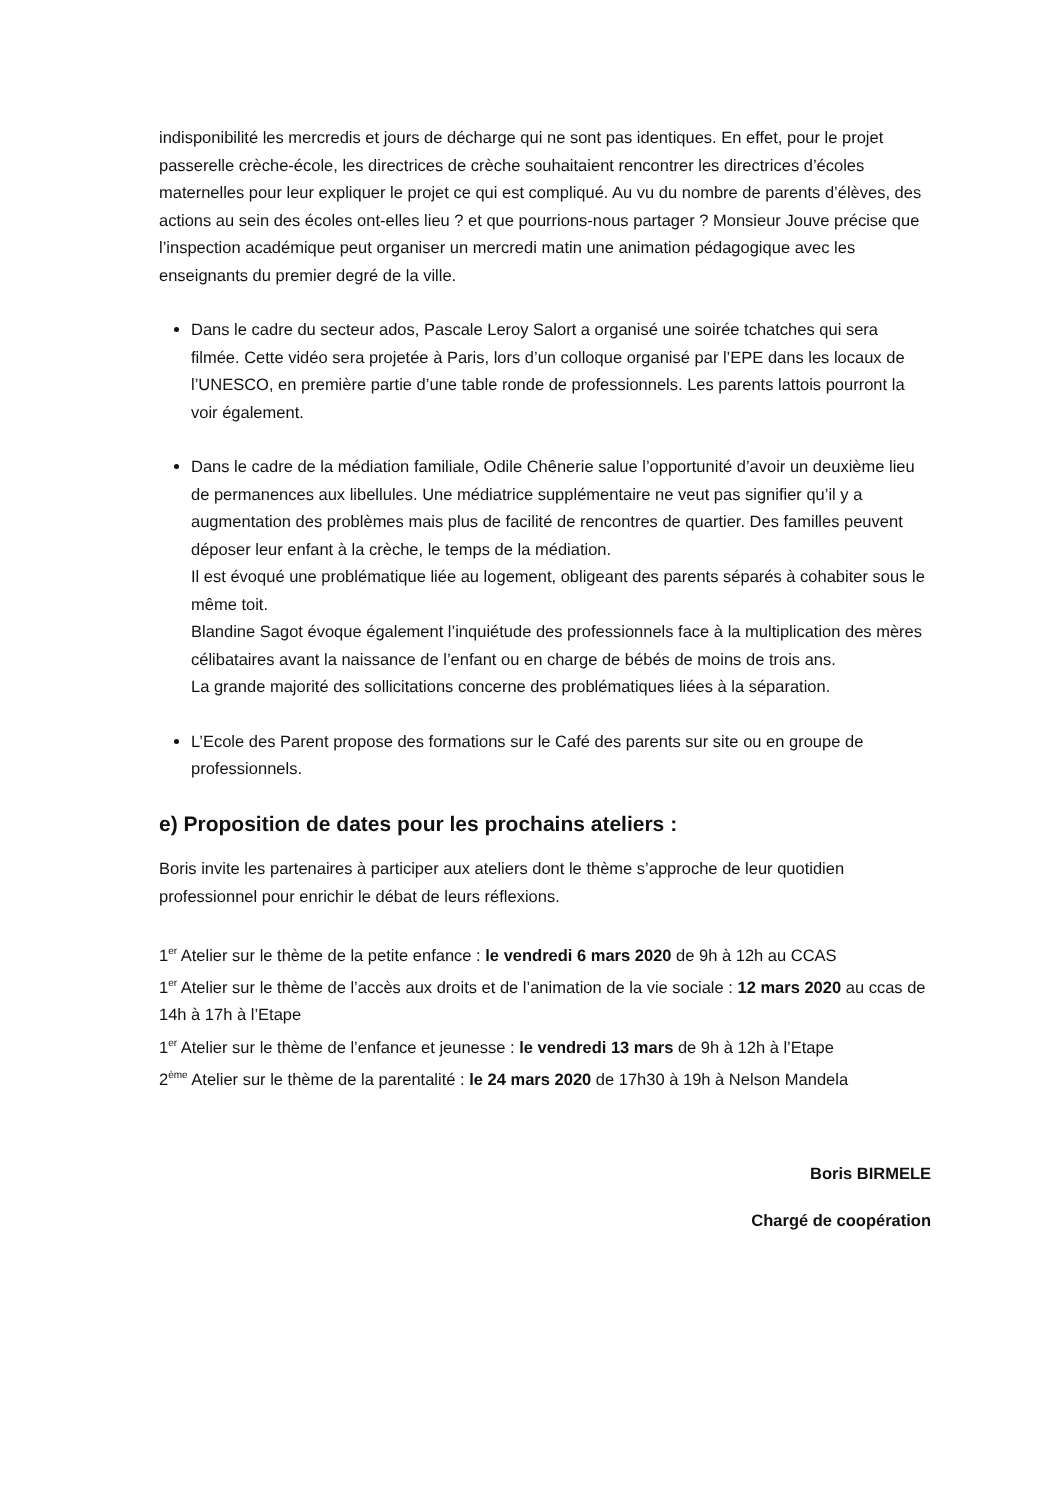indisponibilité les mercredis et jours de décharge qui ne sont pas identiques. En effet, pour le projet passerelle crèche-école, les directrices de crèche souhaitaient rencontrer les directrices d’écoles maternelles pour leur expliquer le projet ce qui est compliqué. Au vu du nombre de parents d’élèves, des actions au sein des écoles ont-elles lieu ? et que pourrions-nous partager ? Monsieur Jouve précise que l’inspection académique peut organiser un mercredi matin une animation pédagogique avec les enseignants du premier degré de la ville.
Dans le cadre du secteur ados, Pascale Leroy Salort a organisé une soirée tchatches qui sera filmée. Cette vidéo sera projetée à Paris, lors d’un colloque organisé par l’EPE dans les locaux de l’UNESCO, en première partie d’une table ronde de professionnels. Les parents lattois pourront la voir également.
Dans le cadre de la médiation familiale, Odile Chênerie salue l’opportunité d’avoir un deuxième lieu de permanences aux libellules. Une médiatrice supplémentaire ne veut pas signifier qu’il y a augmentation des problèmes mais plus de facilité de rencontres de quartier. Des familles peuvent déposer leur enfant à la crèche, le temps de la médiation.
Il est évoqué une problématique liée au logement, obligeant des parents séparés à cohabiter sous le même toit.
Blandine Sagot évoque également l’inquiétude des professionnels face à la multiplication des mères célibataires avant la naissance de l’enfant ou en charge de bébés de moins de trois ans.
La grande majorité des sollicitations concerne des problématiques liées à la séparation.
L’Ecole des Parent propose des formations sur le Café des parents sur site ou en groupe de professionnels.
e) Proposition de dates pour les prochains ateliers :
Boris invite les partenaires à participer aux ateliers dont le thème s’approche de leur quotidien professionnel pour enrichir le débat de leurs réflexions.
1<sup>er</sup> Atelier sur le thème de la petite enfance : le vendredi 6 mars 2020 de 9h à 12h au CCAS
1<sup>er</sup> Atelier sur le thème de l’accès aux droits et de l’animation de la vie sociale : 12 mars 2020 au ccas de 14h à 17h à l’Etape
1<sup>er</sup> Atelier sur le thème de l’enfance et jeunesse : le vendredi 13 mars de 9h à 12h à l’Etape
2<sup>ème</sup> Atelier sur le thème de la parentalité : le 24 mars 2020 de 17h30 à 19h à Nelson Mandela
Boris BIRMELE
Chargé de coopération